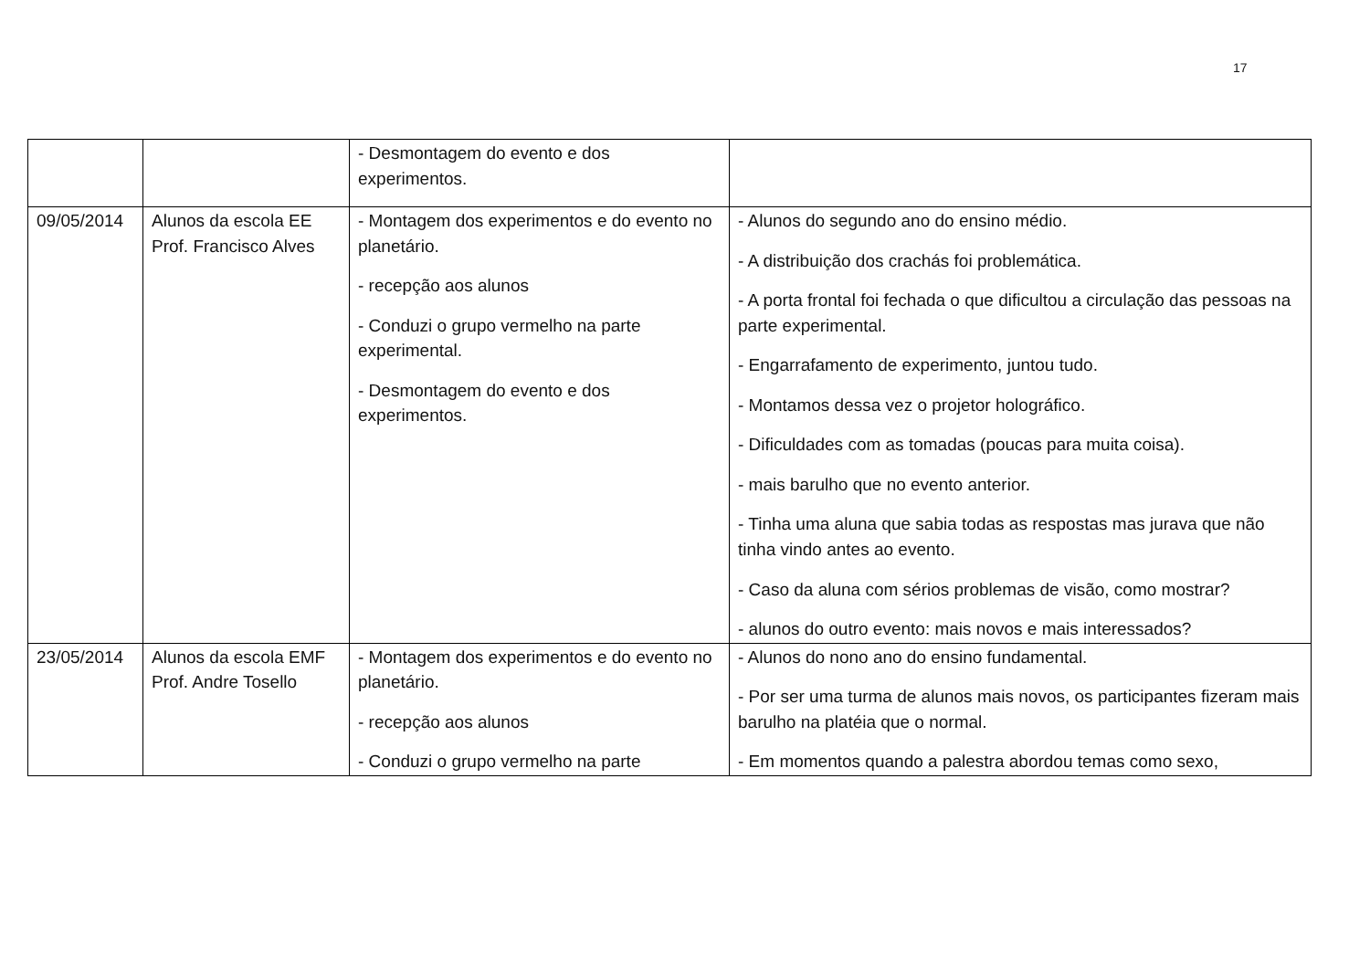17
| | | - Desmontagem do evento e dos experimentos. | |
| 09/05/2014 | Alunos da escola EE Prof. Francisco Alves | - Montagem dos experimentos e do evento no planetário. - recepção aos alunos - Conduzi o grupo vermelho na parte experimental. - Desmontagem do evento e dos experimentos. | - Alunos do segundo ano do ensino médio. - A distribuição dos crachás foi problemática. - A porta frontal foi fechada o que dificultou a circulação das pessoas na parte experimental. - Engarrafamento de experimento, juntou tudo. - Montamos dessa vez o projetor holográfico. - Dificuldades com as tomadas (poucas para muita coisa). - mais barulho que no evento anterior. - Tinha uma aluna que sabia todas as respostas mas jurava que não tinha vindo antes ao evento. - Caso da aluna com sérios problemas de visão, como mostrar? - alunos do outro evento: mais novos e mais interessados? |
| 23/05/2014 | Alunos da escola EMF Prof. Andre Tosello | - Montagem dos experimentos e do evento no planetário. - recepção aos alunos - Conduzi o grupo vermelho na parte | - Alunos do nono ano do ensino fundamental. - Por ser uma turma de alunos mais novos, os participantes fizeram mais barulho na platéia que o normal. - Em momentos quando a palestra abordou temas como sexo, |